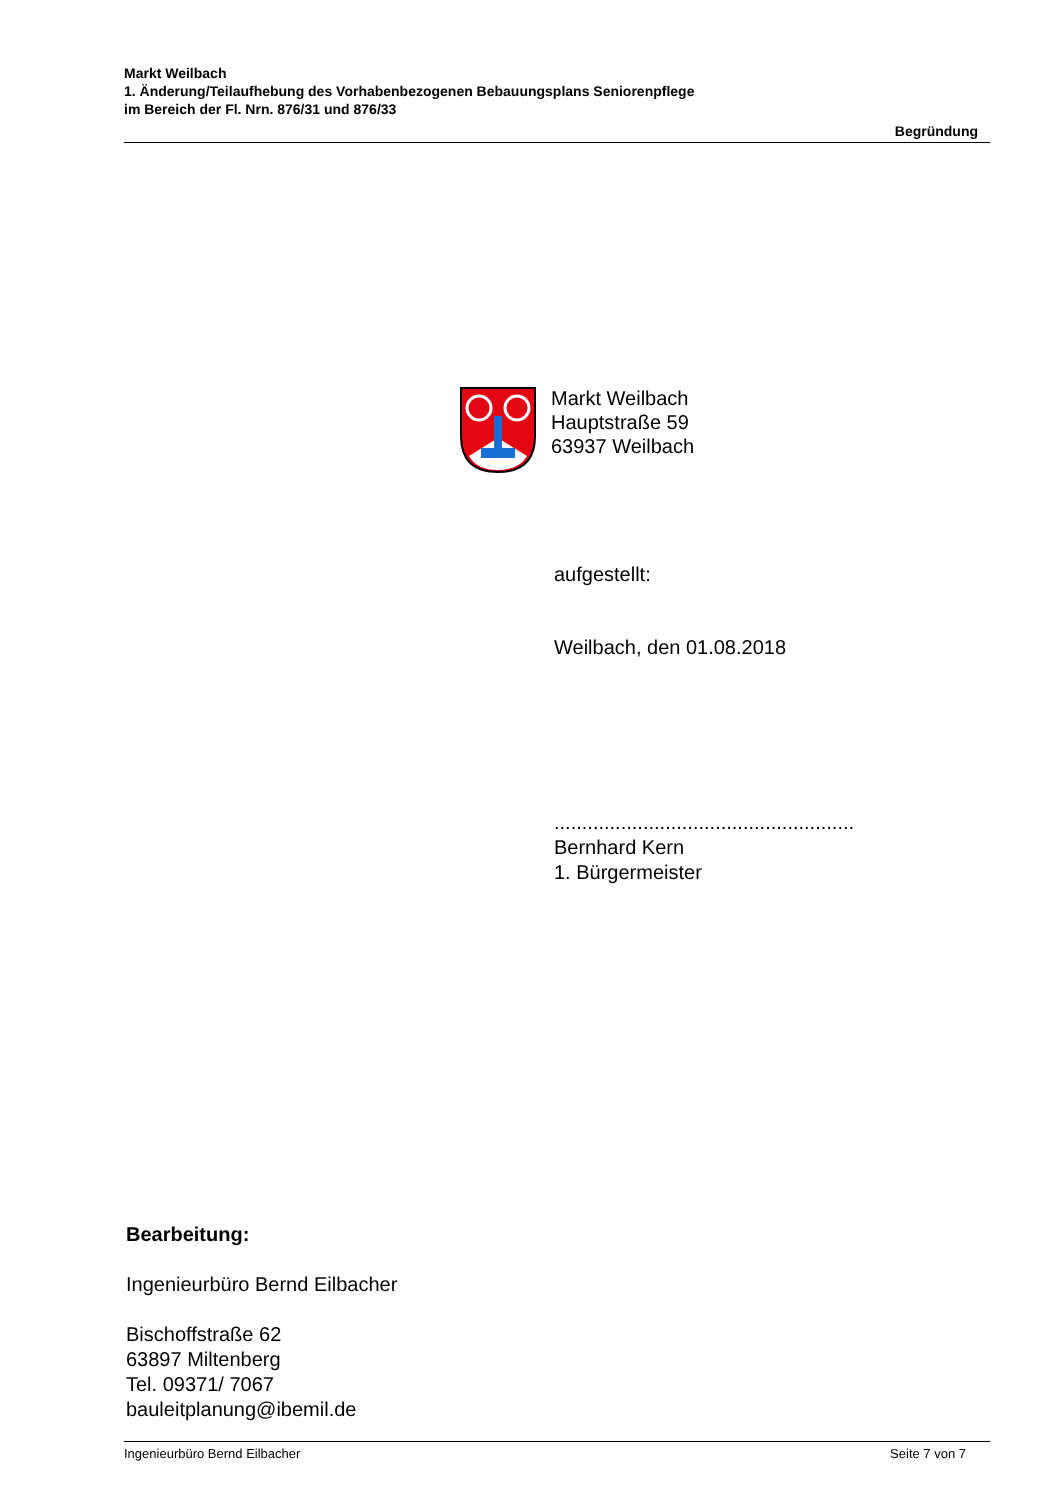Markt Weilbach
1. Änderung/Teilaufhebung des Vorhabenbezogenen Bebauungsplans Seniorenpflege
im Bereich der Fl. Nrn. 876/31 und 876/33
Begründung
Markt Weilbach
Hauptstraße 59
63937 Weilbach
aufgestellt:
Weilbach, den 01.08.2018
......................................................
Bernhard Kern
1. Bürgermeister
Bearbeitung:
Ingenieurbüro Bernd Eilbacher
Bischoffstraße 62
63897 Miltenberg
Tel. 09371/ 7067
bauleitplanung@ibemil.de
Ingenieurbüro Bernd Eilbacher Seite 7 von 7